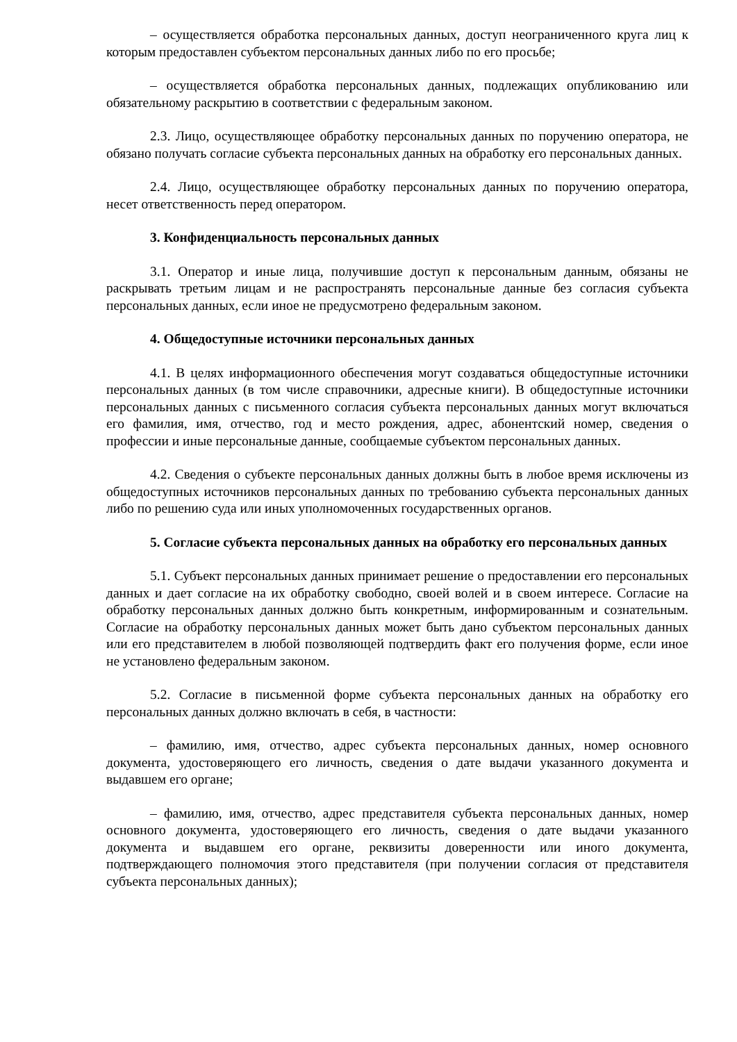– осуществляется обработка персональных данных, доступ неограниченного круга лиц к которым предоставлен субъектом персональных данных либо по его просьбе;
– осуществляется обработка персональных данных, подлежащих опубликованию или обязательному раскрытию в соответствии с федеральным законом.
2.3. Лицо, осуществляющее обработку персональных данных по поручению оператора, не обязано получать согласие субъекта персональных данных на обработку его персональных данных.
2.4. Лицо, осуществляющее обработку персональных данных по поручению оператора, несет ответственность перед оператором.
3. Конфиденциальность персональных данных
3.1. Оператор и иные лица, получившие доступ к персональным данным, обязаны не раскрывать третьим лицам и не распространять персональные данные без согласия субъекта персональных данных, если иное не предусмотрено федеральным законом.
4. Общедоступные источники персональных данных
4.1. В целях информационного обеспечения могут создаваться общедоступные источники персональных данных (в том числе справочники, адресные книги). В общедоступные источники персональных данных с письменного согласия субъекта персональных данных могут включаться его фамилия, имя, отчество, год и место рождения, адрес, абонентский номер, сведения о профессии и иные персональные данные, сообщаемые субъектом персональных данных.
4.2. Сведения о субъекте персональных данных должны быть в любое время исключены из общедоступных источников персональных данных по требованию субъекта персональных данных либо по решению суда или иных уполномоченных государственных органов.
5. Согласие субъекта персональных данных на обработку его персональных данных
5.1. Субъект персональных данных принимает решение о предоставлении его персональных данных и дает согласие на их обработку свободно, своей волей и в своем интересе. Согласие на обработку персональных данных должно быть конкретным, информированным и сознательным. Согласие на обработку персональных данных может быть дано субъектом персональных данных или его представителем в любой позволяющей подтвердить факт его получения форме, если иное не установлено федеральным законом.
5.2. Согласие в письменной форме субъекта персональных данных на обработку его персональных данных должно включать в себя, в частности:
– фамилию, имя, отчество, адрес субъекта персональных данных, номер основного документа, удостоверяющего его личность, сведения о дате выдачи указанного документа и выдавшем его органе;
– фамилию, имя, отчество, адрес представителя субъекта персональных данных, номер основного документа, удостоверяющего его личность, сведения о дате выдачи указанного документа и выдавшем его органе, реквизиты доверенности или иного документа, подтверждающего полномочия этого представителя (при получении согласия от представителя субъекта персональных данных);